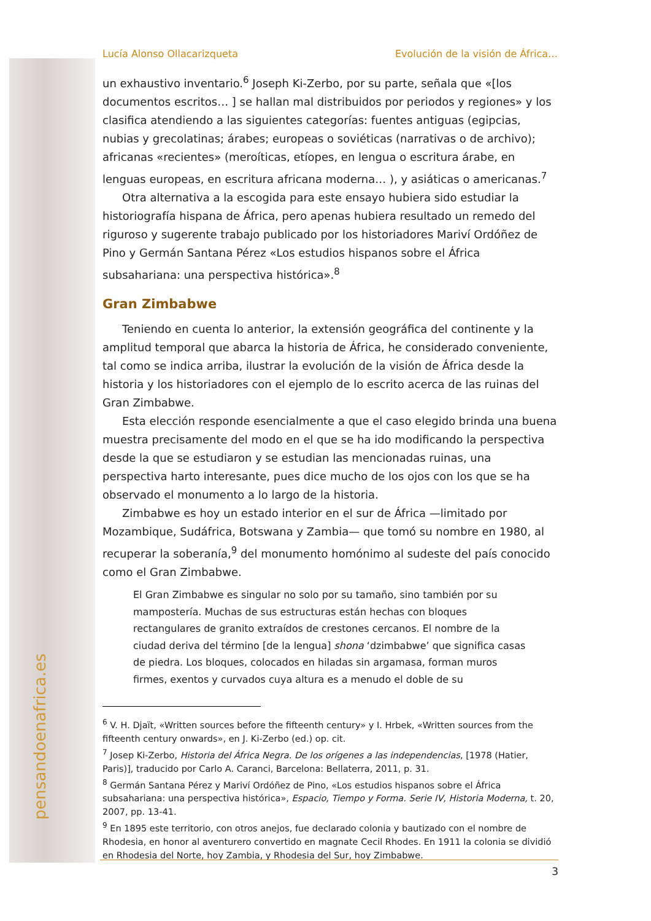pensandoenafrica.es
Lucía Alonso Ollacarizqueta Evolución de la visión de África…
un exhaustivo inventario.<sup>6</sup> Joseph Ki-Zerbo, por su parte, señala que «[los documentos escritos… ] se hallan mal distribuidos por periodos y regiones» y los clasifica atendiendo a las siguientes categorías: fuentes antiguas (egipcias, nubias y grecolatinas; árabes; europeas o soviéticas (narrativas o de archivo); africanas «recientes» (meroíticas, etíopes, en lengua o escritura árabe, en lenguas europeas, en escritura africana moderna… ), y asiáticas o americanas.<sup>7</sup>
Otra alternativa a la escogida para este ensayo hubiera sido estudiar la historiografía hispana de África, pero apenas hubiera resultado un remedo del riguroso y sugerente trabajo publicado por los historiadores Mariví Ordóñez de Pino y Germán Santana Pérez «Los estudios hispanos sobre el África subsahariana: una perspectiva histórica».<sup>8</sup>
Gran Zimbabwe
Teniendo en cuenta lo anterior, la extensión geográfica del continente y la amplitud temporal que abarca la historia de África, he considerado conveniente, tal como se indica arriba, ilustrar la evolución de la visión de África desde la historia y los historiadores con el ejemplo de lo escrito acerca de las ruinas del Gran Zimbabwe.
Esta elección responde esencialmente a que el caso elegido brinda una buena muestra precisamente del modo en el que se ha ido modificando la perspectiva desde la que se estudiaron y se estudian las mencionadas ruinas, una perspectiva harto interesante, pues dice mucho de los ojos con los que se ha observado el monumento a lo largo de la historia.
Zimbabwe es hoy un estado interior en el sur de África —limitado por Mozambique, Sudáfrica, Botswana y Zambia— que tomó su nombre en 1980, al recuperar la soberanía,<sup>9</sup> del monumento homónimo al sudeste del país conocido como el Gran Zimbabwe.
El Gran Zimbabwe es singular no solo por su tamaño, sino también por su mampostería. Muchas de sus estructuras están hechas con bloques rectangulares de granito extraídos de crestones cercanos. El nombre de la ciudad deriva del término [de la lengua] shona ‘dzimbabwe’ que significa casas de piedra. Los bloques, colocados en hiladas sin argamasa, forman muros firmes, exentos y curvados cuya altura es a menudo el doble de su
<sup>6</sup> V. H. Djaït, «Written sources before the fifteenth century» y I. Hrbek, «Written sources from the fifteenth century onwards», en J. Ki-Zerbo (ed.) op. cit.
<sup>7</sup> Josep Ki-Zerbo, Historia del África Negra. De los orígenes a las independencias, [1978 (Hatier, Paris)], traducido por Carlo A. Caranci, Barcelona: Bellaterra, 2011, p. 31.
<sup>8</sup> Germán Santana Pérez y Mariví Ordóñez de Pino, «Los estudios hispanos sobre el África subsahariana: una perspectiva histórica», Espacio, Tiempo y Forma. Serie IV, Historia Moderna, t. 20, 2007, pp. 13-41.
<sup>9</sup> En 1895 este territorio, con otros anejos, fue declarado colonia y bautizado con el nombre de Rhodesia, en honor al aventurero convertido en magnate Cecil Rhodes. En 1911 la colonia se dividió en Rhodesia del Norte, hoy Zambia, y Rhodesia del Sur, hoy Zimbabwe.
3